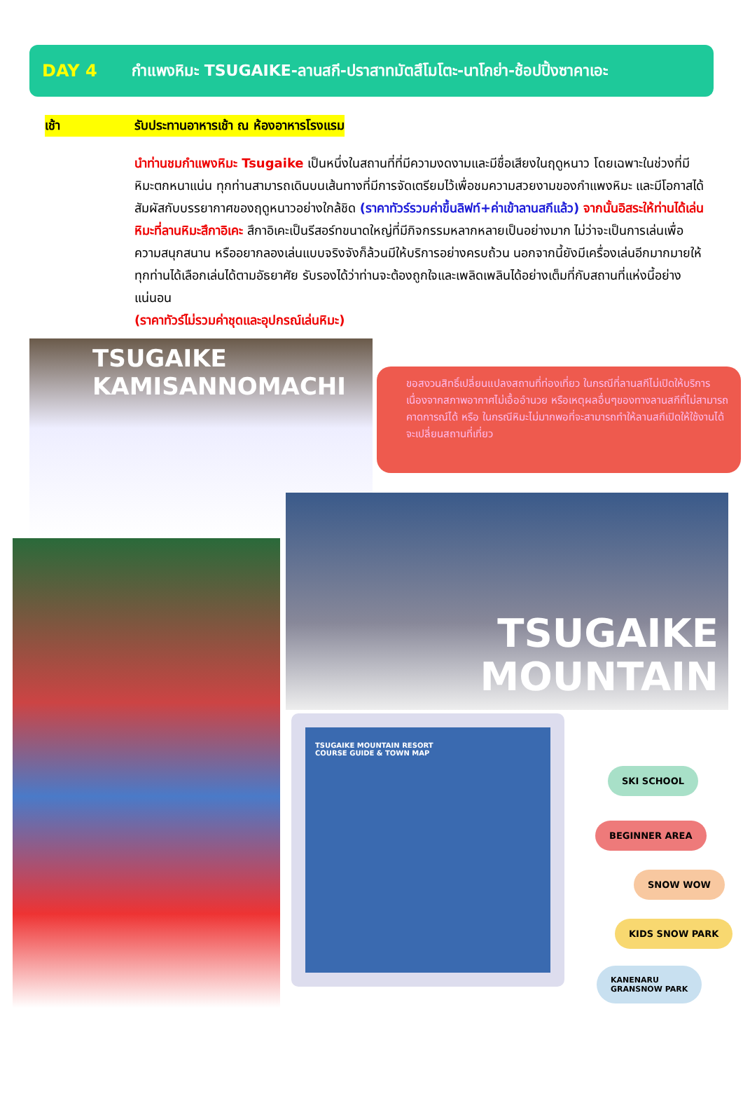DAY 4 กำแพงหิมะ TSUGAIKE-ลานสกี-ปราสาทมัตสึโมโตะ-นาโกย่า-ช้อปปิ้งซาคาเอะ
เช้า รับประทานอาหารเช้า ณ ห้องอาหารโรงแรม
นำท่านชมกำแพงหิมะ Tsugaike เป็นหนึ่งในสถานที่ที่มีความงดงามและมีชื่อเสียงในฤดูหนาว โดยเฉพาะในช่วงที่มีหิมะตกหนาแน่น ทุกท่านสามารถเดินบนเส้นทางที่มีการจัดเตรียมไว้เพื่อชมความสวยงามของกำแพงหิมะ และมีโอกาสได้สัมผัสกับบรรยากาศของฤดูหนาวอย่างใกล้ชิด (ราคาทัวร์รวมค่าขึ้นลิฟท์+ค่าเข้าลานสกีแล้ว) จากนั้นอิสระให้ท่านได้เล่นหิมะที่ลานหิมะสึกาอิเคะ สึกาอิเคะเป็นรีสอร์ทขนาดใหญ่ที่มีกิจกรรมหลากหลายเป็นอย่างมาก ไม่ว่าจะเป็นการเล่นเพื่อความสนุกสนาน หรืออยากลองเล่นแบบจริงจังก็ล้วนมีให้บริการอย่างครบถ้วน นอกจากนี้ยังมีเครื่องเล่นอีกมากมายให้ทุกท่านได้เลือกเล่นได้ตามอัธยาศัย รับรองได้ว่าท่านจะต้องถูกใจและเพลิดเพลินได้อย่างเต็มที่กับสถานที่แห่งนี้อย่างแน่นอน
(ราคาทัวร์ไม่รวมค่าชุดและอุปกรณ์เล่นหิมะ)
TSUGAIKE
KAMISANNOMACHI
ขอสงวนสิทธิ์เปลี่ยนแปลงสถานที่ท่องเที่ยว ในกรณีที่ลานสกีไม่เปิดให้บริการ เนื่องจากสภาพอากาศไม่เอื้ออำนวย หรือเหตุผลอื่นๆของทางลานสกีที่ไม่สามารถคาดการณ์ได้ หรือ ในกรณีหิมะไม่มากพอที่จะสามารถทำให้ลานสกีเปิดให้ใช้งานได้ จะเปลี่ยนสถานที่เที่ยว
TSUGAIKE
MOUNTAIN
TSUGAIKE MOUNTAIN RESORT
COURSE GUIDE & TOWN MAP
SKI SCHOOL
BEGINNER AREA
SNOW WOW
KIDS SNOW PARK
KANENARU
GRANSNOW PARK